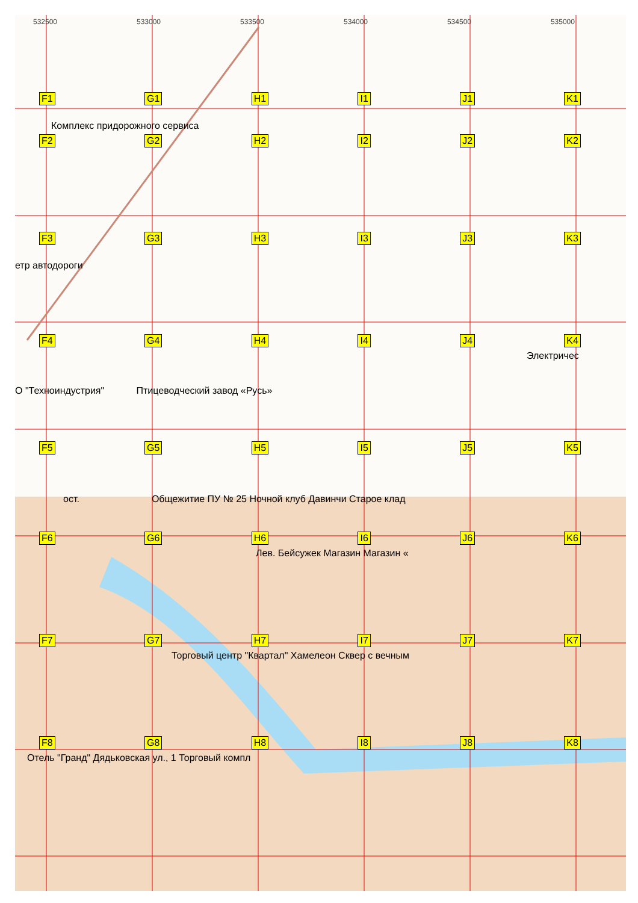532500 533000 533500 534000 534500 535000
F1 G1 H1 I1 J1 K1
Комплекс придорожного сервиса
F2 G2 H2 I2 J2 K2
F3 G3 H3 I3 J3 K3
етр автодороги
F4 G4 H4 I4 J4 K4
Электричес
О "Техноиндустрия" Птицеводческий завод «Русь»
F5 G5 H5 I5 J5 K5
ост. Общежитие ПУ № 25 Ночной клуб Давинчи Старое клад
F6 G6 H6 I6 J6 K6
Лев. Бейсужек Магазин Магазин «
F7 G7 H7 I7 J7 K7
Торговый центр "Квартал" Хамелеон Сквер с вечным
F8 G8 H8 I8 J8 K8
Отель "Гранд" Дядьковская ул., 1 Торговый компл